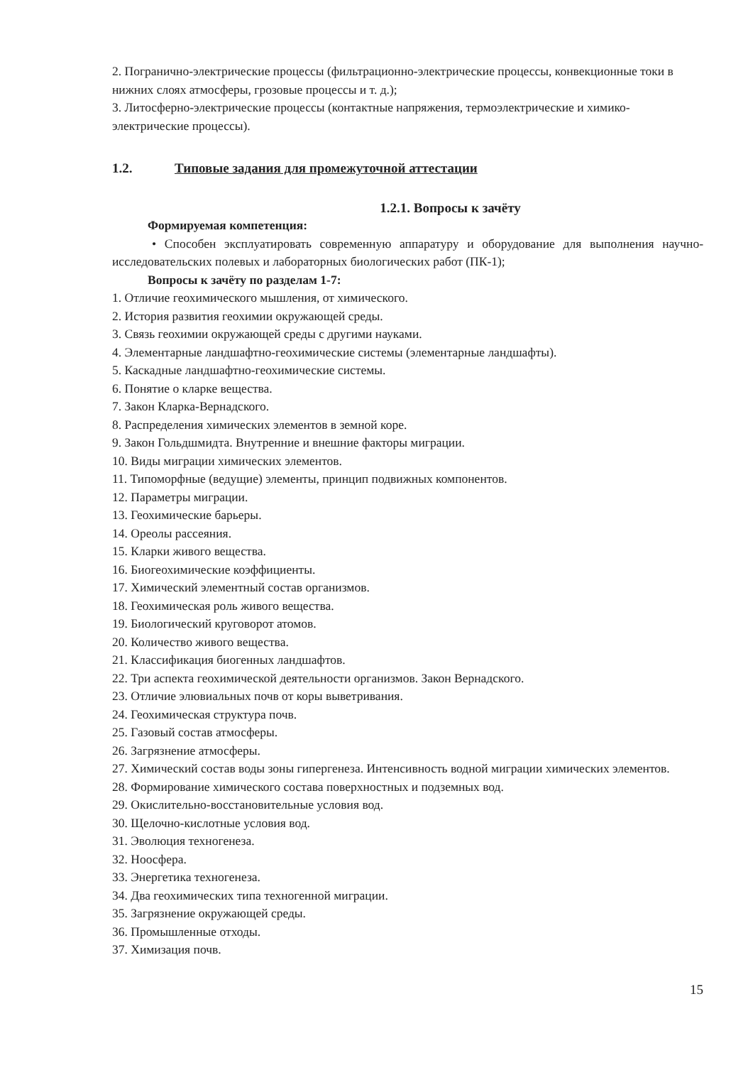2. Погранично-электрические процессы (фильтрационно-электрические процессы, конвекционные токи в нижних слоях атмосферы, грозовые процессы и т. д.);
3. Литосферно-электрические процессы (контактные напряжения, термоэлектрические и химико-электрические процессы).
1.2. Типовые задания для промежуточной аттестации
1.2.1. Вопросы к зачёту
Формируемая компетенция:
• Способен эксплуатировать современную аппаратуру и оборудование для выполнения научно-исследовательских полевых и лабораторных биологических работ (ПК-1);
Вопросы к зачёту по разделам 1-7:
1. Отличие геохимического мышления, от химического.
2. История развития геохимии окружающей среды.
3. Связь геохимии окружающей среды с другими науками.
4. Элементарные ландшафтно-геохимические системы (элементарные ландшафты).
5. Каскадные ландшафтно-геохимические системы.
6. Понятие о кларке вещества.
7. Закон Кларка-Вернадского.
8. Распределения химических элементов в земной коре.
9. Закон Гольдшмидта. Внутренние и внешние факторы миграции.
10. Виды миграции химических элементов.
11. Типоморфные (ведущие) элементы, принцип подвижных компонентов.
12. Параметры миграции.
13. Геохимические барьеры.
14. Ореолы рассеяния.
15. Кларки живого вещества.
16. Биогеохимические коэффициенты.
17. Химический элементный состав организмов.
18. Геохимическая роль живого вещества.
19. Биологический круговорот атомов.
20. Количество живого вещества.
21. Классификация биогенных ландшафтов.
22. Три аспекта геохимической деятельности организмов. Закон Вернадского.
23. Отличие элювиальных почв от коры выветривания.
24. Геохимическая структура почв.
25. Газовый состав атмосферы.
26. Загрязнение атмосферы.
27. Химический состав воды зоны гипергенеза. Интенсивность водной миграции химических элементов.
28. Формирование химического состава поверхностных и подземных вод.
29. Окислительно-восстановительные условия вод.
30. Щелочно-кислотные условия вод.
31. Эволюция техногенеза.
32. Ноосфера.
33. Энергетика техногенеза.
34. Два геохимических типа техногенной миграции.
35. Загрязнение окружающей среды.
36. Промышленные отходы.
37. Химизация почв.
15